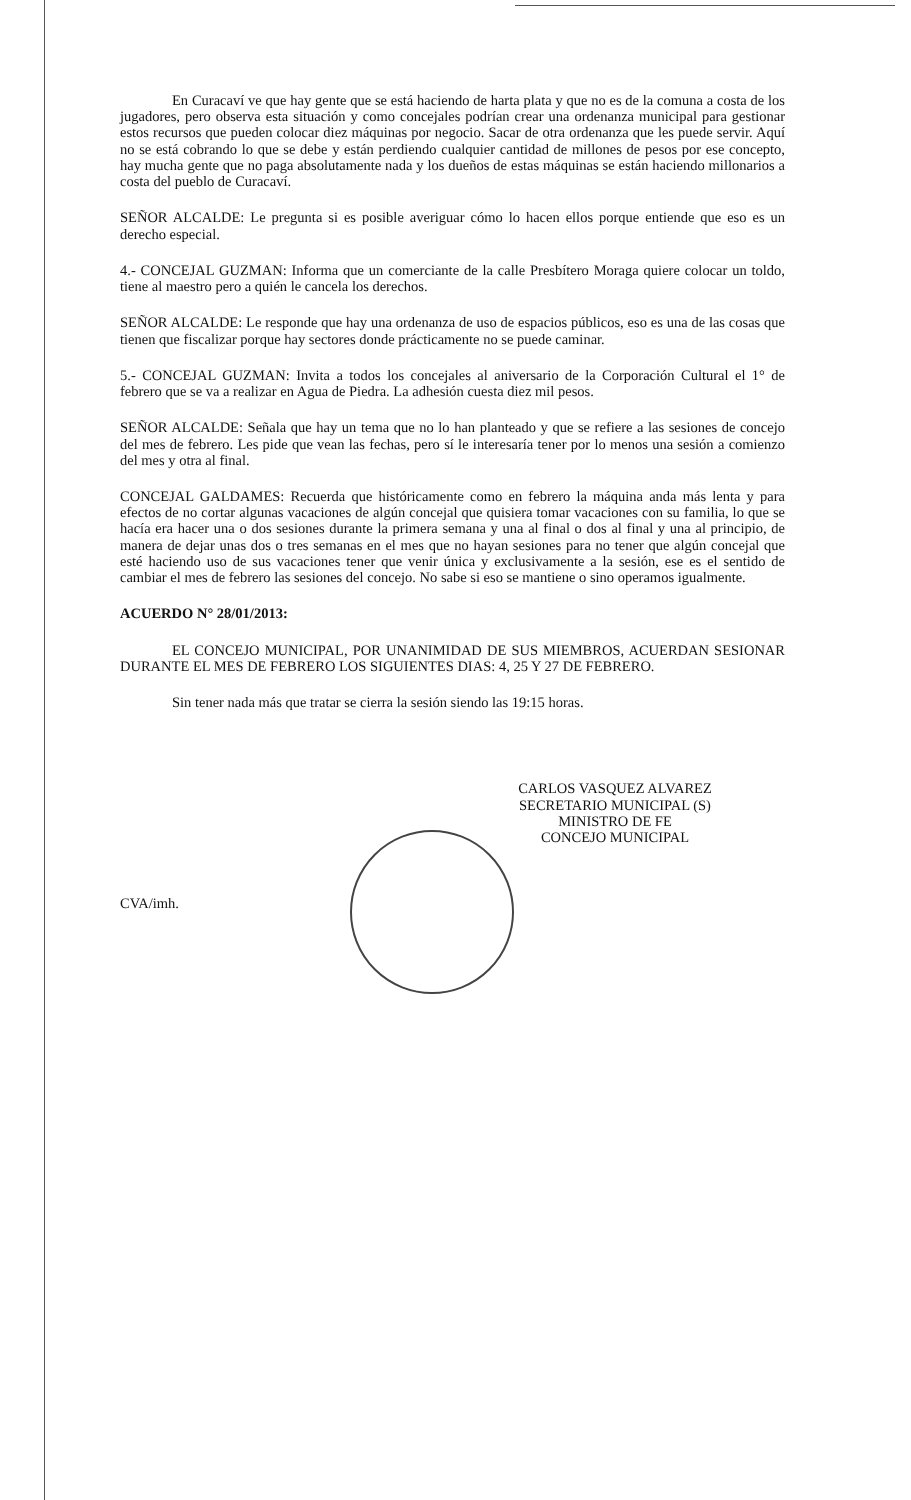En Curacaví ve que hay gente que se está haciendo de harta plata y que no es de la comuna a costa de los jugadores, pero observa esta situación y como concejales podrían crear una ordenanza municipal para gestionar estos recursos que pueden colocar diez máquinas por negocio. Sacar de otra ordenanza que les puede servir. Aquí no se está cobrando lo que se debe y están perdiendo cualquier cantidad de millones de pesos por ese concepto, hay mucha gente que no paga absolutamente nada y los dueños de estas máquinas se están haciendo millonarios a costa del pueblo de Curacaví.
SEÑOR ALCALDE: Le pregunta si es posible averiguar cómo lo hacen ellos porque entiende que eso es un derecho especial.
4.- CONCEJAL GUZMAN: Informa que un comerciante de la calle Presbítero Moraga quiere colocar un toldo, tiene al maestro pero a quién le cancela los derechos.
SEÑOR ALCALDE: Le responde que hay una ordenanza de uso de espacios públicos, eso es una de las cosas que tienen que fiscalizar porque hay sectores donde prácticamente no se puede caminar.
5.- CONCEJAL GUZMAN: Invita a todos los concejales al aniversario de la Corporación Cultural el 1° de febrero que se va a realizar en Agua de Piedra. La adhesión cuesta diez mil pesos.
SEÑOR ALCALDE: Señala que hay un tema que no lo han planteado y que se refiere a las sesiones de concejo del mes de febrero. Les pide que vean las fechas, pero sí le interesaría tener por lo menos una sesión a comienzo del mes y otra al final.
CONCEJAL GALDAMES: Recuerda que históricamente como en febrero la máquina anda más lenta y para efectos de no cortar algunas vacaciones de algún concejal que quisiera tomar vacaciones con su familia, lo que se hacía era hacer una o dos sesiones durante la primera semana y una al final o dos al final y una al principio, de manera de dejar unas dos o tres semanas en el mes que no hayan sesiones para no tener que algún concejal que esté haciendo uso de sus vacaciones tener que venir única y exclusivamente a la sesión, ese es el sentido de cambiar el mes de febrero las sesiones del concejo. No sabe si eso se mantiene o sino operamos igualmente.
ACUERDO N° 28/01/2013:
EL CONCEJO MUNICIPAL, POR UNANIMIDAD DE SUS MIEMBROS, ACUERDAN SESIONAR DURANTE EL MES DE FEBRERO LOS SIGUIENTES DIAS: 4, 25 Y 27 DE FEBRERO.
Sin tener nada más que tratar se cierra la sesión siendo las 19:15 horas.
CARLOS VASQUEZ ALVAREZ
SECRETARIO MUNICIPAL (S)
MINISTRO DE FE
CONCEJO MUNICIPAL
CVA/imh.